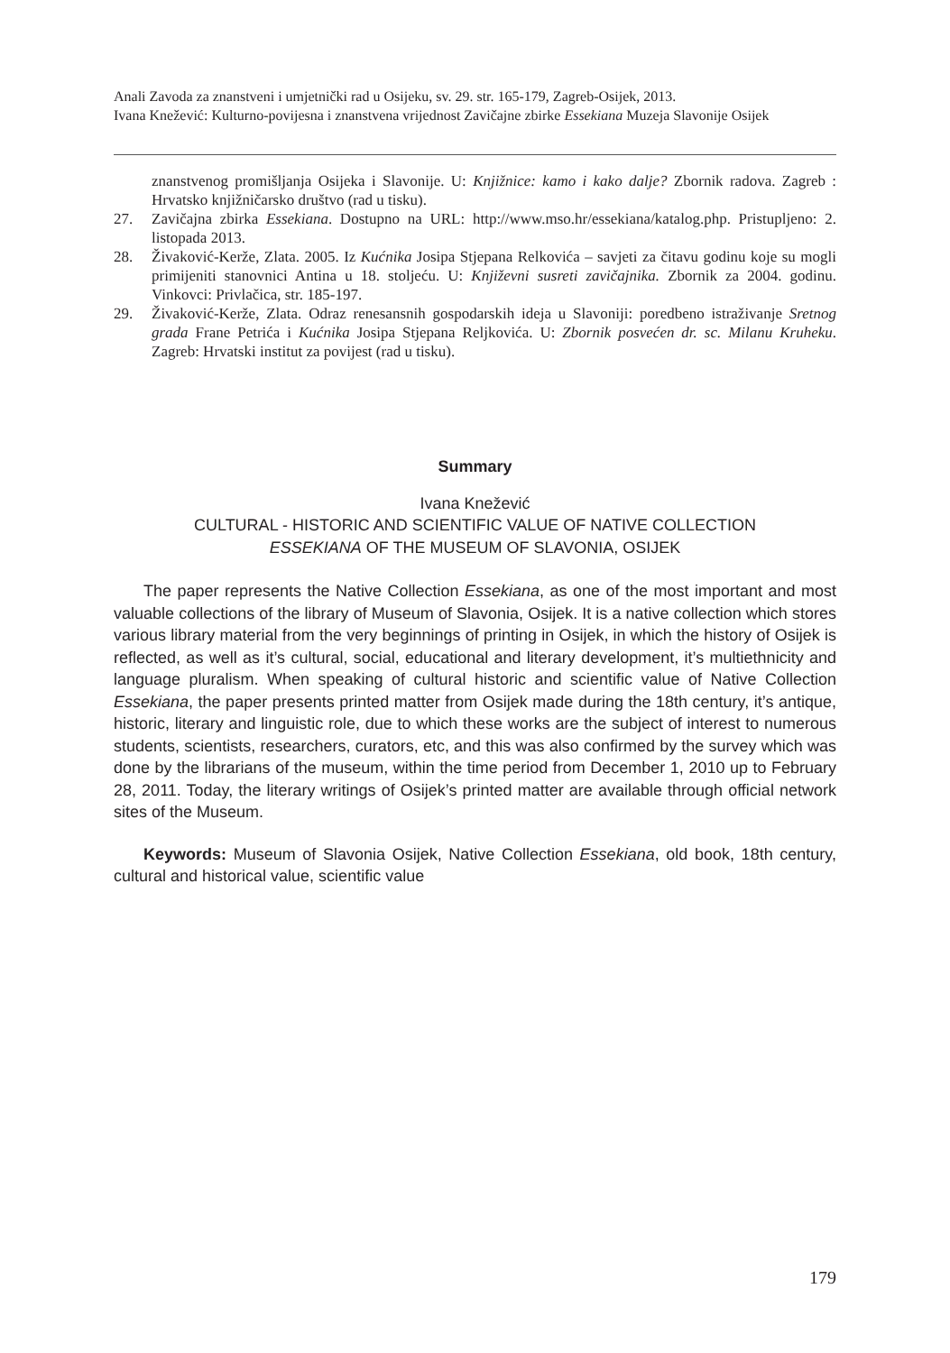Anali Zavoda za znanstveni i umjetnički rad u Osijeku, sv. 29. str. 165-179, Zagreb-Osijek, 2013.
Ivana Knežević: Kulturno-povijesna i znanstvena vrijednost Zavičajne zbirke Essekiana Muzeja Slavonije Osijek
znanstvenog promišljanja Osijeka i Slavonije. U: Knjižnice: kamo i kako dalje? Zbornik radova. Zagreb : Hrvatsko knjižničarsko društvo (rad u tisku).
27. Zavičajna zbirka Essekiana. Dostupno na URL: http://www.mso.hr/essekiana/katalog.php. Pristupljeno: 2. listopada 2013.
28. Živaković-Kerže, Zlata. 2005. Iz Kućnika Josipa Stjepana Relkovića – savjeti za čitavu godinu koje su mogli primijeniti stanovnici Antina u 18. stoljeću. U: Književni susreti zavičajnika. Zbornik za 2004. godinu. Vinkovci: Privlačica, str. 185-197.
29. Živaković-Kerže, Zlata. Odraz renesansnih gospodarskih ideja u Slavoniji: poredbeno istraživanje Sretnog grada Frane Petrića i Kućnika Josipa Stjepana Reljkovića. U: Zbornik posvećen dr. sc. Milanu Kruheku. Zagreb: Hrvatski institut za povijest (rad u tisku).
Summary
Ivana Knežević
CULTURAL - HISTORIC AND SCIENTIFIC VALUE OF NATIVE COLLECTION
ESSEKIANA OF THE MUSEUM OF SLAVONIA, OSIJEK
The paper represents the Native Collection Essekiana, as one of the most important and most valuable collections of the library of Museum of Slavonia, Osijek. It is a native collection which stores various library material from the very beginnings of printing in Osijek, in which the history of Osijek is reflected, as well as it’s cultural, social, educational and literary development, it’s multiethnicity and language pluralism. When speaking of cultural historic and scientific value of Native Collection Essekiana, the paper presents printed matter from Osijek made during the 18th century, it’s antique, historic, literary and linguistic role, due to which these works are the subject of interest to numerous students, scientists, researchers, curators, etc, and this was also confirmed by the survey which was done by the librarians of the museum, within the time period from December 1, 2010 up to February 28, 2011. Today, the literary writings of Osijek’s printed matter are available through official network sites of the Museum.
Keywords: Museum of Slavonia Osijek, Native Collection Essekiana, old book, 18th century, cultural and historical value, scientific value
179